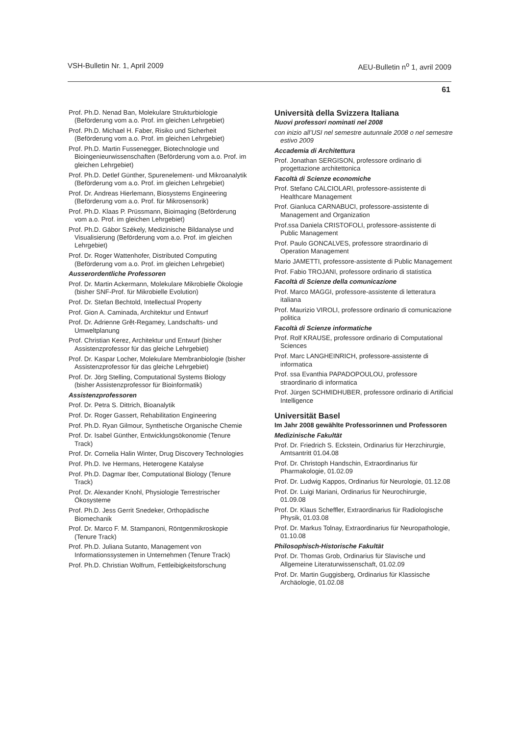VSH-Bulletin Nr. 1, April 2009 AEU-Bulletin n<sup>o</sup> 1, avril 2009
61
Prof. Ph.D. Nenad Ban, Molekulare Strukturbiologie (Beförderung vom a.o. Prof. im gleichen Lehrgebiet)
Prof. Ph.D. Michael H. Faber, Risiko und Sicherheit (Beförderung vom a.o. Prof. im gleichen Lehrgebiet)
Prof. Ph.D. Martin Fussenegger, Biotechnologie und Bioingenieurwissenschaften (Beförderung vom a.o. Prof. im gleichen Lehrgebiet)
Prof. Ph.D. Detlef Günther, Spurenelement- und Mikroanalytik (Beförderung vom a.o. Prof. im gleichen Lehrgebiet)
Prof. Dr. Andreas Hierlemann, Biosystems Engineering (Beförderung vom a.o. Prof. für Mikrosensorik)
Prof. Ph.D. Klaas P. Prüssmann, Bioimaging (Beförderung vom a.o. Prof. im gleichen Lehrgebiet)
Prof. Ph.D. Gábor Székely, Medizinische Bildanalyse und Visualisierung (Beförderung vom a.o. Prof. im gleichen Lehrgebiet)
Prof. Dr. Roger Wattenhofer, Distributed Computing (Beförderung vom a.o. Prof. im gleichen Lehrgebiet)
Ausserordentliche Professoren
Prof. Dr. Martin Ackermann, Molekulare Mikrobielle Ökologie (bisher SNF-Prof. für Mikrobielle Evolution)
Prof. Dr. Stefan Bechtold, Intellectual Property
Prof. Gion A. Caminada, Architektur und Entwurf
Prof. Dr. Adrienne Grêt-Regamey, Landschafts- und Umweltplanung
Prof. Christian Kerez, Architektur und Entwurf (bisher Assistenzprofessor für das gleiche Lehrgebiet)
Prof. Dr. Kaspar Locher, Molekulare Membranbiologie (bisher Assistenzprofessor für das gleiche Lehrgebiet)
Prof. Dr. Jörg Stelling, Computational Systems Biology (bisher Assistenzprofessor für Bioinformatik)
Assistenzprofessoren
Prof. Dr. Petra S. Dittrich, Bioanalytik
Prof. Dr. Roger Gassert, Rehabilitation Engineering
Prof. Ph.D. Ryan Gilmour, Synthetische Organische Chemie
Prof. Dr. Isabel Günther, Entwicklungsökonomie (Tenure Track)
Prof. Dr. Cornelia Halin Winter, Drug Discovery Technologies
Prof. Ph.D. Ive Hermans, Heterogene Katalyse
Prof. Ph.D. Dagmar Iber, Computational Biology (Tenure Track)
Prof. Dr. Alexander Knohl, Physiologie Terrestrischer Ökosysteme
Prof. Ph.D. Jess Gerrit Snedeker, Orthopädische Biomechanik
Prof. Dr. Marco F. M. Stampanoni, Röntgenmikroskopie (Tenure Track)
Prof. Ph.D. Juliana Sutanto, Management von Informationssystemen in Unternehmen (Tenure Track)
Prof. Ph.D. Christian Wolfrum, Fettleibigkeitsforschung
Università della Svizzera Italiana
Nuovi professori nominati nel 2008
con inizio all’USI nel semestre autunnale 2008 o nel semestre estivo 2009
Accademia di Architettura
Prof. Jonathan SERGISON, professore ordinario di progettazione architettonica
Facoltà di Scienze economiche
Prof. Stefano CALCIOLARI, professore-assistente di Healthcare Management
Prof. Gianluca CARNABUCI, professore-assistente di Management and Organization
Prof.ssa Daniela CRISTOFOLI, professore-assistente di Public Management
Prof. Paulo GONCALVES, professore straordinario di Operation Management
Mario JAMETTI, professore-assistente di Public Management
Prof. Fabio TROJANI, professore ordinario di statistica
Facoltà di Scienze della comunicazione
Prof. Marco MAGGI, professore-assistente di letteratura italiana
Prof. Maurizio VIROLI, professore ordinario di comunicazione politica
Facoltà di Scienze informatiche
Prof. Rolf KRAUSE, professore ordinario di Computational Sciences
Prof. Marc LANGHEINRICH, professore-assistente di informatica
Prof. ssa Evanthia PAPADOPOULOU, professore straordinario di informatica
Prof. Jürgen SCHMIDHUBER, professore ordinario di Artificial Intelligence
Universität Basel
Im Jahr 2008 gewählte Professorinnen und Professoren
Medizinische Fakultät
Prof. Dr. Friedrich S. Eckstein, Ordinarius für Herzchirurgie, Amtsantritt 01.04.08
Prof. Dr. Christoph Handschin, Extraordinarius für Pharmakologie, 01.02.09
Prof. Dr. Ludwig Kappos, Ordinarius für Neurologie, 01.12.08
Prof. Dr. Luigi Mariani, Ordinarius für Neurochirurgie, 01.09.08
Prof. Dr. Klaus Scheffler, Extraordinarius für Radiologische Physik, 01.03.08
Prof. Dr. Markus Tolnay, Extraordinarius für Neuropathologie, 01.10.08
Philosophisch-Historische Fakultät
Prof. Dr. Thomas Grob, Ordinarius für Slavische und Allgemeine Literaturwissenschaft, 01.02.09
Prof. Dr. Martin Guggisberg, Ordinarius für Klassische Archäologie, 01.02.08